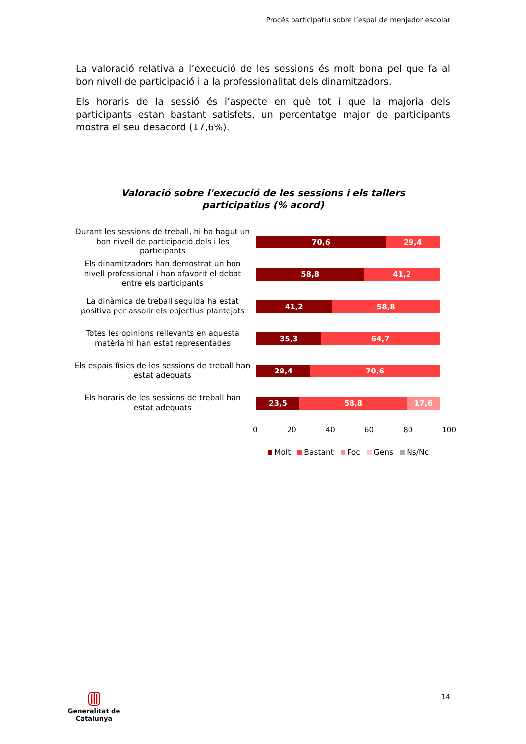Procés participatiu sobre l’espai de menjador escolar
La valoració relativa a l’execució de les sessions és molt bona pel que fa al bon nivell de participació i a la professionalitat dels dinamitzadors.
Els horaris de la sessió és l’aspecte en què tot i que la majoria dels participants estan bastant satisfets, un percentatge major de participants mostra el seu desacord (17,6%).
Valoració sobre l'execució de les sessions i els tallers
participatius (% acord)
Durant les sessions de treball, hi ha hagut un bon nivell de participació dels i les participants
70,6 29,4
Els dinamitzadors han demostrat un bon nivell professional i han afavorit el debat entre els participants
58,8 41,2
La dinàmica de treball seguida ha estat positiva per assolir els objectius plantejats
41,2 58,8
Totes les opinions rellevants en aquesta matèria hi han estat representades
35,3 64,7
Els espais físics de les sessions de treball han estat adequats
29,4 70,6
Els horaris de les sessions de treball han estat adequats
23,5 58,8 17,6
0 20 40 60 80 100
Molt Bastant Poc Gens Ns/Nc
14
Generalitat de Catalunya